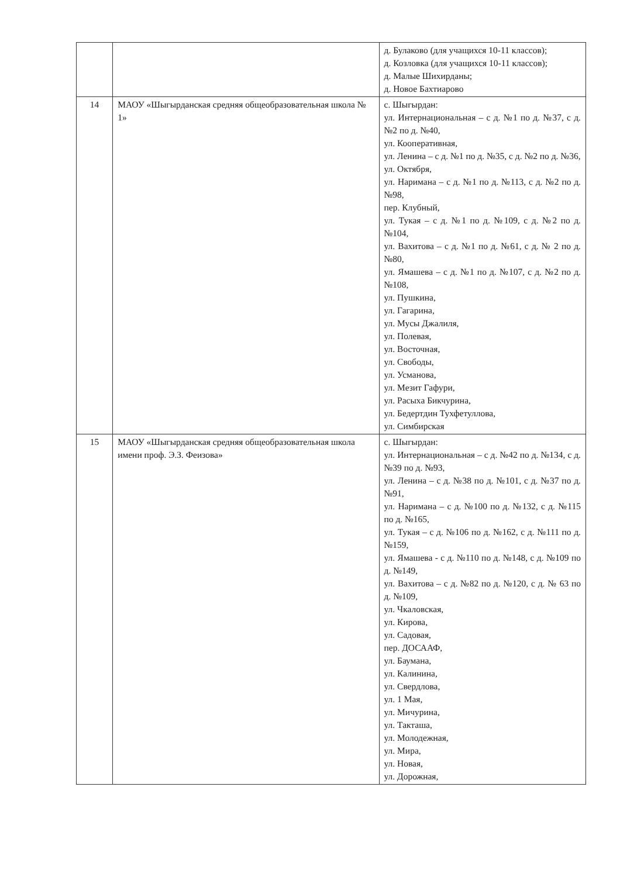| | | д. Булаково (для учащихся 10-11 классов); д. Козловка (для учащихся 10-11 классов); д. Малые Шихирданы; д. Новое Бахтиарово |
| 14 | МАОУ «Шыгырданская средняя общеобразовательная школа № 1» | с. Шыгырдан: ул. Интернациональная – с д. №1 по д. №37, с д. №2 по д. №40, ул. Кооперативная, ул. Ленина – с д. №1 по д. №35, с д. №2 по д. №36, ул. Октября, ул. Наримана – с д. №1 по д. №113, с д. №2 по д. №98, пер. Клубный, ул. Тукая – с д. №1 по д. №109, с д. №2 по д. №104, ул. Вахитова – с д. №1 по д. №61, с д. № 2 по д. №80, ул. Ямашева – с д. №1 по д. №107, с д. №2 по д. №108, ул. Пушкина, ул. Гагарина, ул. Мусы Джалиля, ул. Полевая, ул. Восточная, ул. Свободы, ул. Усманова, ул. Мезит Гафури, ул. Расыха Бикчурина, ул. Бедертдин Тухфетуллова, ул. Симбирская |
| 15 | МАОУ «Шыгырданская средняя общеобразовательная школа имени проф. Э.З. Феизова» | с. Шыгырдан: ул. Интернациональная – с д. №42 по д. №134, с д. №39 по д. №93, ул. Ленина – с д. №38 по д. №101, с д. №37 по д. №91, ул. Наримана – с д. №100 по д. №132, с д. №115 по д. №165, ул. Тукая – с д. №106 по д. №162, с д. №111 по д. №159, ул. Ямашева - с д. №110 по д. №148, с д. №109 по д. №149, ул. Вахитова – с д. №82 по д. №120, с д. № 63 по д. №109, ул. Чкаловская, ул. Кирова, ул. Садовая, пер. ДОСААФ, ул. Баумана, ул. Калинина, ул. Свердлова, ул. 1 Мая, ул. Мичурина, ул. Такташа, ул. Молодежная, ул. Мира, ул. Новая, ул. Дорожная, |